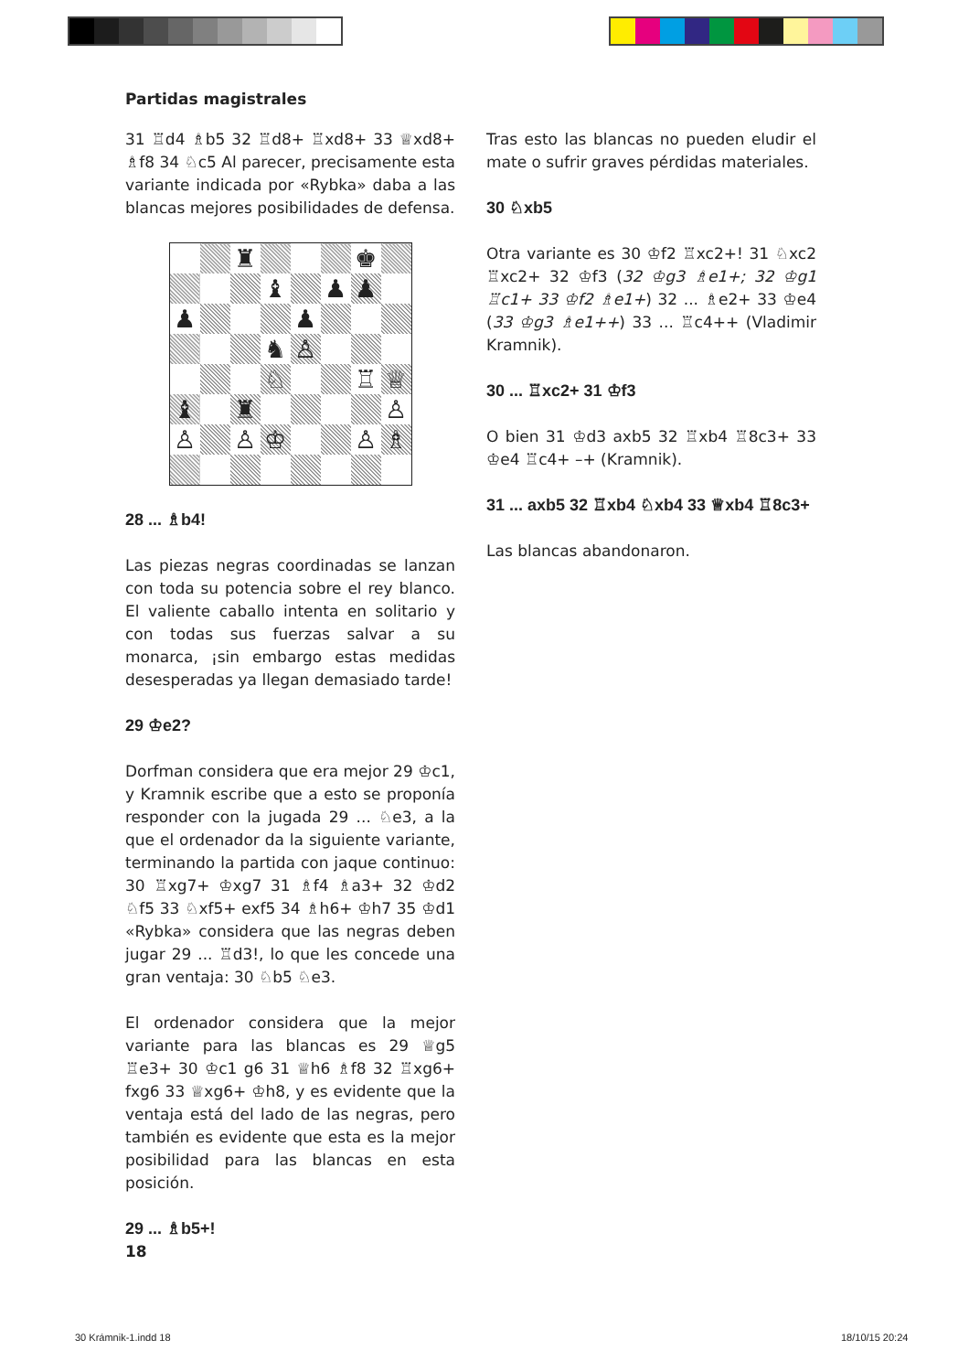Partidas magistrales
31 ♖d4 ♗b5 32 ♖d8+ ♖xd8+ 33 ♕xd8+ ♗f8 34 ♘c5 Al parecer, precisamente esta variante indicada por «Rybka» daba a las blancas mejores posibilidades de defensa.
| | | ♜ | | | | ♚ | |
| | | | ♝ | | ♟ | ♟ | |
| ♟ | | | | ♟ | | | |
| | | | ♞ | ♙ | | | |
| | | | ♘ | | | ♖ | ♕ |
| ♝ | | ♜ | | | | | ♙ |
| ♙ | | ♙ | ♔ | | | ♙ | ♗ |
28 ... ♗b4!
Las piezas negras coordinadas se lanzan con toda su potencia sobre el rey blanco. El valiente caballo intenta en solitario y con todas sus fuerzas salvar a su monarca, ¡sin embargo estas medidas desesperadas ya llegan demasiado tarde!
29 ♔e2?
Dorfman considera que era mejor 29 ♔c1, y Kramnik escribe que a esto se proponía responder con la jugada 29 ... ♘e3, a la que el ordenador da la siguiente variante, terminando la partida con jaque continuo: 30 ♖xg7+ ♔xg7 31 ♗f4 ♗a3+ 32 ♔d2 ♘f5 33 ♘xf5+ exf5 34 ♗h6+ ♔h7 35 ♔d1 «Rybka» considera que las negras deben jugar 29 ... ♖d3!, lo que les concede una gran ventaja: 30 ♘b5 ♘e3.
El ordenador considera que la mejor variante para las blancas es 29 ♕g5 ♖e3+ 30 ♔c1 g6 31 ♕h6 ♗f8 32 ♖xg6+ fxg6 33 ♕xg6+ ♔h8, y es evidente que la ventaja está del lado de las negras, pero también es evidente que esta es la mejor posibilidad para las blancas en esta posición.
29 ... ♗b5+!
Tras esto las blancas no pueden eludir el mate o sufrir graves pérdidas materiales.
30 ♘xb5
Otra variante es 30 ♔f2 ♖xc2+! 31 ♘xc2 ♖xc2+ 32 ♔f3 (32 ♔g3 ♗e1+; 32 ♔g1 ♖c1+ 33 ♔f2 ♗e1+) 32 ... ♗e2+ 33 ♔e4 (33 ♔g3 ♗e1++) 33 ... ♖c4++ (Vladimir Kramnik).
30 ... ♖xc2+ 31 ♔f3
O bien 31 ♔d3 axb5 32 ♖xb4 ♖8c3+ 33 ♔e4 ♖c4+ –+ (Kramnik).
31 ... axb5 32 ♖xb4 ♘xb4 33 ♕xb4 ♖8c3+
Las blancas abandonaron.
18
30 Krámnik-1.indd 18 18/10/15 20:24